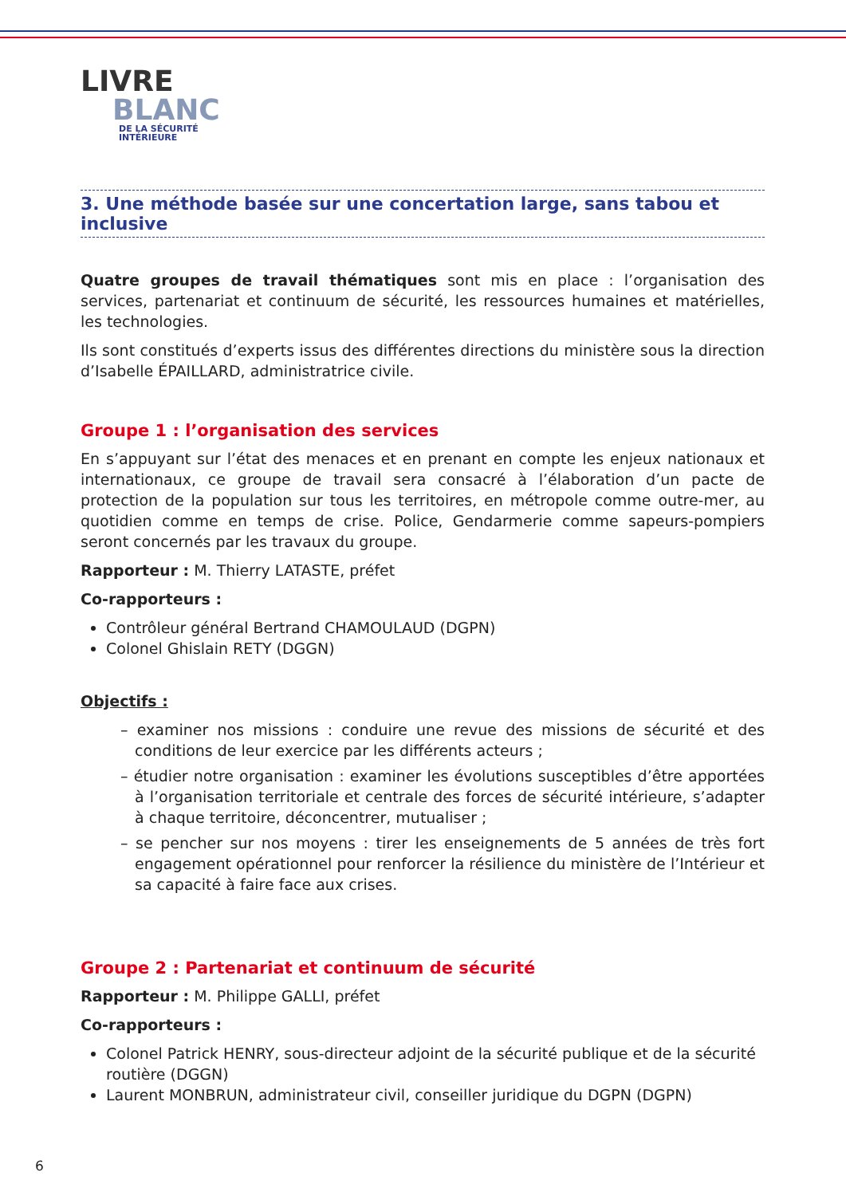LIVRE
BLANC
DE LA SÉCURITÉ
INTÉRIEURE
3. Une méthode basée sur une concertation large, sans tabou et inclusive
Quatre groupes de travail thématiques sont mis en place : l’organisation des services, partenariat et continuum de sécurité, les ressources humaines et matérielles, les technologies.
Ils sont constitués d’experts issus des différentes directions du ministère sous la direction d’Isabelle ÉPAILLARD, administratrice civile.
Groupe 1 : l’organisation des services
En s’appuyant sur l’état des menaces et en prenant en compte les enjeux nationaux et internationaux, ce groupe de travail sera consacré à l’élaboration d’un pacte de protection de la population sur tous les territoires, en métropole comme outre-mer, au quotidien comme en temps de crise. Police, Gendarmerie comme sapeurs-pompiers seront concernés par les travaux du groupe.
Rapporteur : M. Thierry LATASTE, préfet
Co-rapporteurs :
Contrôleur général Bertrand CHAMOULAUD (DGPN)
Colonel Ghislain RETY (DGGN)
Objectifs :
– examiner nos missions : conduire une revue des missions de sécurité et des conditions de leur exercice par les différents acteurs ;
– étudier notre organisation : examiner les évolutions susceptibles d’être apportées à l’organisation territoriale et centrale des forces de sécurité intérieure, s’adapter à chaque territoire, déconcentrer, mutualiser ;
– se pencher sur nos moyens : tirer les enseignements de 5 années de très fort engagement opérationnel pour renforcer la résilience du ministère de l’Intérieur et sa capacité à faire face aux crises.
Groupe 2 : Partenariat et continuum de sécurité
Rapporteur : M. Philippe GALLI, préfet
Co-rapporteurs :
Colonel Patrick HENRY, sous-directeur adjoint de la sécurité publique et de la sécurité routière (DGGN)
Laurent MONBRUN, administrateur civil, conseiller juridique du DGPN (DGPN)
6